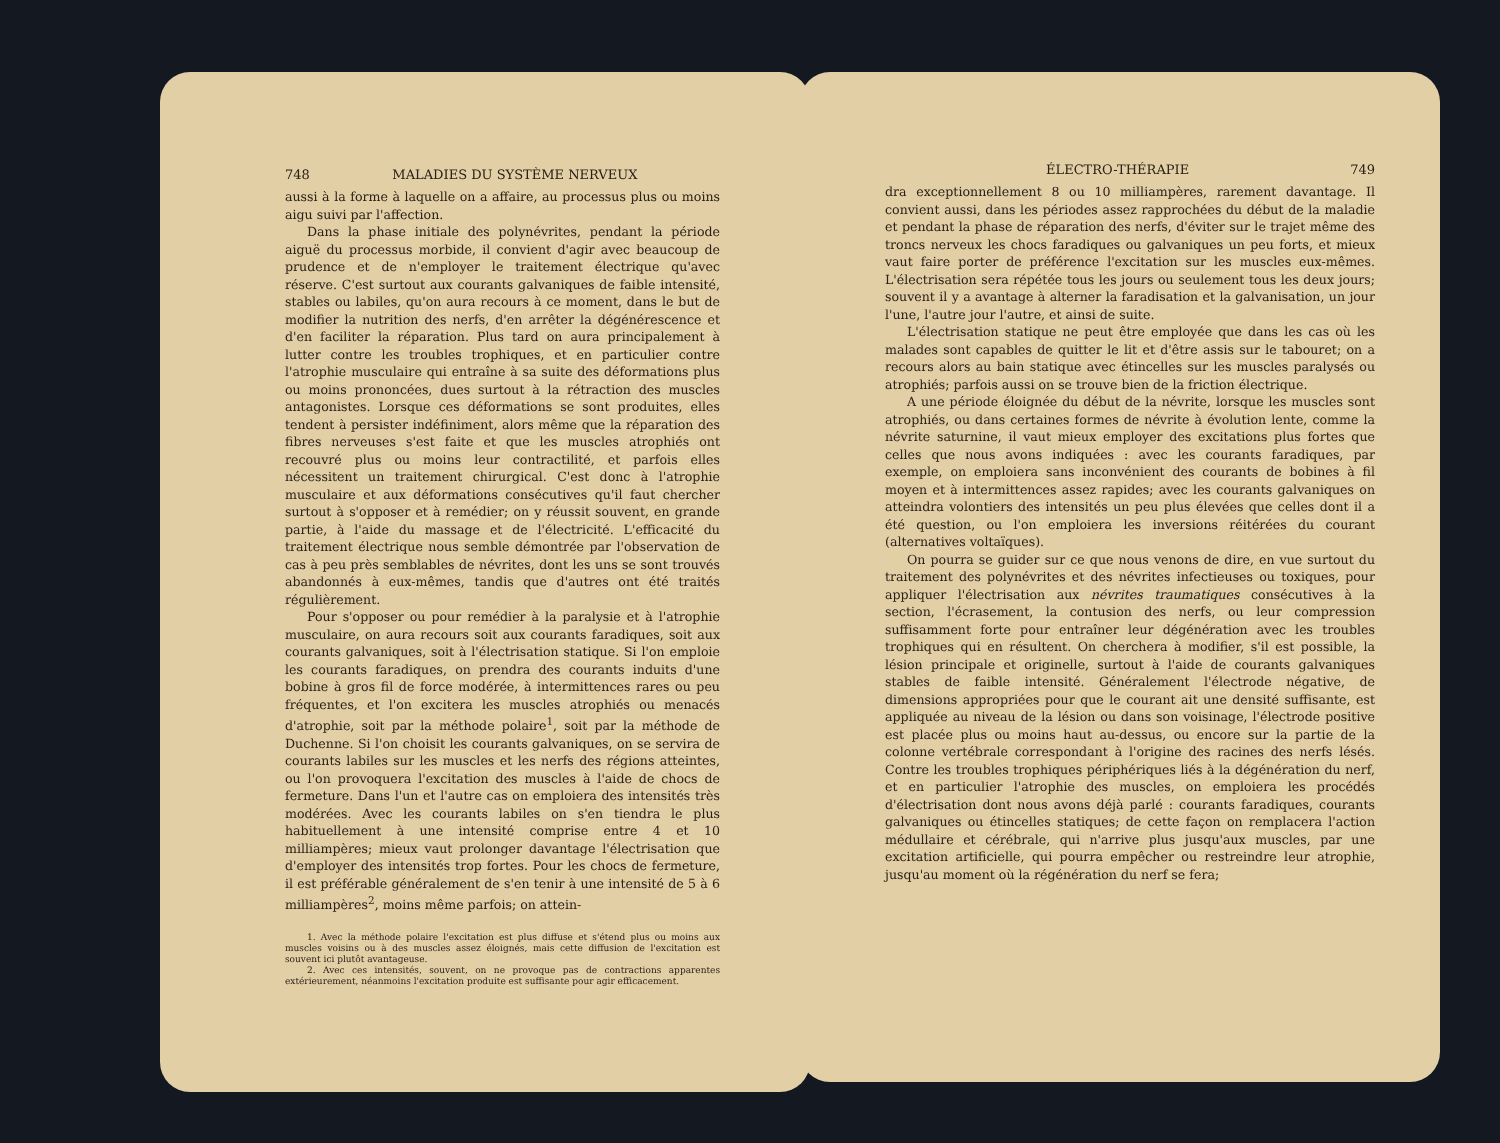748 MALADIES DU SYSTÈME NERVEUX
aussi à la forme à laquelle on a affaire, au processus plus ou moins aigu suivi par l'affection.
Dans la phase initiale des polynévrites, pendant la période aiguë du processus morbide, il convient d'agir avec beaucoup de prudence et de n'employer le traitement électrique qu'avec réserve. C'est surtout aux courants galvaniques de faible intensité, stables ou labiles, qu'on aura recours à ce moment, dans le but de modifier la nutrition des nerfs, d'en arrêter la dégénérescence et d'en faciliter la réparation. Plus tard on aura principalement à lutter contre les troubles trophiques, et en particulier contre l'atrophie musculaire qui entraîne à sa suite des déformations plus ou moins prononcées, dues surtout à la rétraction des muscles antagonistes. Lorsque ces déformations se sont produites, elles tendent à persister indéfiniment, alors même que la réparation des fibres nerveuses s'est faite et que les muscles atrophiés ont recouvré plus ou moins leur contractilité, et parfois elles nécessitent un traitement chirurgical. C'est donc à l'atrophie musculaire et aux déformations consécutives qu'il faut chercher surtout à s'opposer et à remédier; on y réussit souvent, en grande partie, à l'aide du massage et de l'électricité. L'efficacité du traitement électrique nous semble démontrée par l'observation de cas à peu près semblables de névrites, dont les uns se sont trouvés abandonnés à eux-mêmes, tandis que d'autres ont été traités régulièrement.
Pour s'opposer ou pour remédier à la paralysie et à l'atrophie musculaire, on aura recours soit aux courants faradiques, soit aux courants galvaniques, soit à l'électrisation statique. Si l'on emploie les courants faradiques, on prendra des courants induits d'une bobine à gros fil de force modérée, à intermittences rares ou peu fréquentes, et l'on excitera les muscles atrophiés ou menacés d'atrophie, soit par la méthode polaire<sup>1</sup>, soit par la méthode de Duchenne. Si l'on choisit les courants galvaniques, on se servira de courants labiles sur les muscles et les nerfs des régions atteintes, ou l'on provoquera l'excitation des muscles à l'aide de chocs de fermeture. Dans l'un et l'autre cas on emploiera des intensités très modérées. Avec les courants labiles on s'en tiendra le plus habituellement à une intensité comprise entre 4 et 10 milliampères; mieux vaut prolonger davantage l'électrisation que d'employer des intensités trop fortes. Pour les chocs de fermeture, il est préférable généralement de s'en tenir à une intensité de 5 à 6 milliampères<sup>2</sup>, moins même parfois; on attein-
1. Avec la méthode polaire l'excitation est plus diffuse et s'étend plus ou moins aux muscles voisins ou à des muscles assez éloignés, mais cette diffusion de l'excitation est souvent ici plutôt avantageuse.
2. Avec ces intensités, souvent, on ne provoque pas de contractions apparentes extérieurement, néanmoins l'excitation produite est suffisante pour agir efficacement.
ÉLECTRO-THÉRAPIE 749
dra exceptionnellement 8 ou 10 milliampères, rarement davantage. Il convient aussi, dans les périodes assez rapprochées du début de la maladie et pendant la phase de réparation des nerfs, d'éviter sur le trajet même des troncs nerveux les chocs faradiques ou galvaniques un peu forts, et mieux vaut faire porter de préférence l'excitation sur les muscles eux-mêmes. L'électrisation sera répétée tous les jours ou seulement tous les deux jours; souvent il y a avantage à alterner la faradisation et la galvanisation, un jour l'une, l'autre jour l'autre, et ainsi de suite.
L'électrisation statique ne peut être employée que dans les cas où les malades sont capables de quitter le lit et d'être assis sur le tabouret; on a recours alors au bain statique avec étincelles sur les muscles paralysés ou atrophiés; parfois aussi on se trouve bien de la friction électrique.
A une période éloignée du début de la névrite, lorsque les muscles sont atrophiés, ou dans certaines formes de névrite à évolution lente, comme la névrite saturnine, il vaut mieux employer des excitations plus fortes que celles que nous avons indiquées : avec les courants faradiques, par exemple, on emploiera sans inconvénient des courants de bobines à fil moyen et à intermittences assez rapides; avec les courants galvaniques on atteindra volontiers des intensités un peu plus élevées que celles dont il a été question, ou l'on emploiera les inversions réitérées du courant (alternatives voltaïques).
On pourra se guider sur ce que nous venons de dire, en vue surtout du traitement des polynévrites et des névrites infectieuses ou toxiques, pour appliquer l'électrisation aux névrites traumatiques consécutives à la section, l'écrasement, la contusion des nerfs, ou leur compression suffisamment forte pour entraîner leur dégénération avec les troubles trophiques qui en résultent. On cherchera à modifier, s'il est possible, la lésion principale et originelle, surtout à l'aide de courants galvaniques stables de faible intensité. Généralement l'électrode négative, de dimensions appropriées pour que le courant ait une densité suffisante, est appliquée au niveau de la lésion ou dans son voisinage, l'électrode positive est placée plus ou moins haut au-dessus, ou encore sur la partie de la colonne vertébrale correspondant à l'origine des racines des nerfs lésés. Contre les troubles trophiques périphériques liés à la dégénération du nerf, et en particulier l'atrophie des muscles, on emploiera les procédés d'électrisation dont nous avons déjà parlé : courants faradiques, courants galvaniques ou étincelles statiques; de cette façon on remplacera l'action médullaire et cérébrale, qui n'arrive plus jusqu'aux muscles, par une excitation artificielle, qui pourra empêcher ou restreindre leur atrophie, jusqu'au moment où la régénération du nerf se fera;